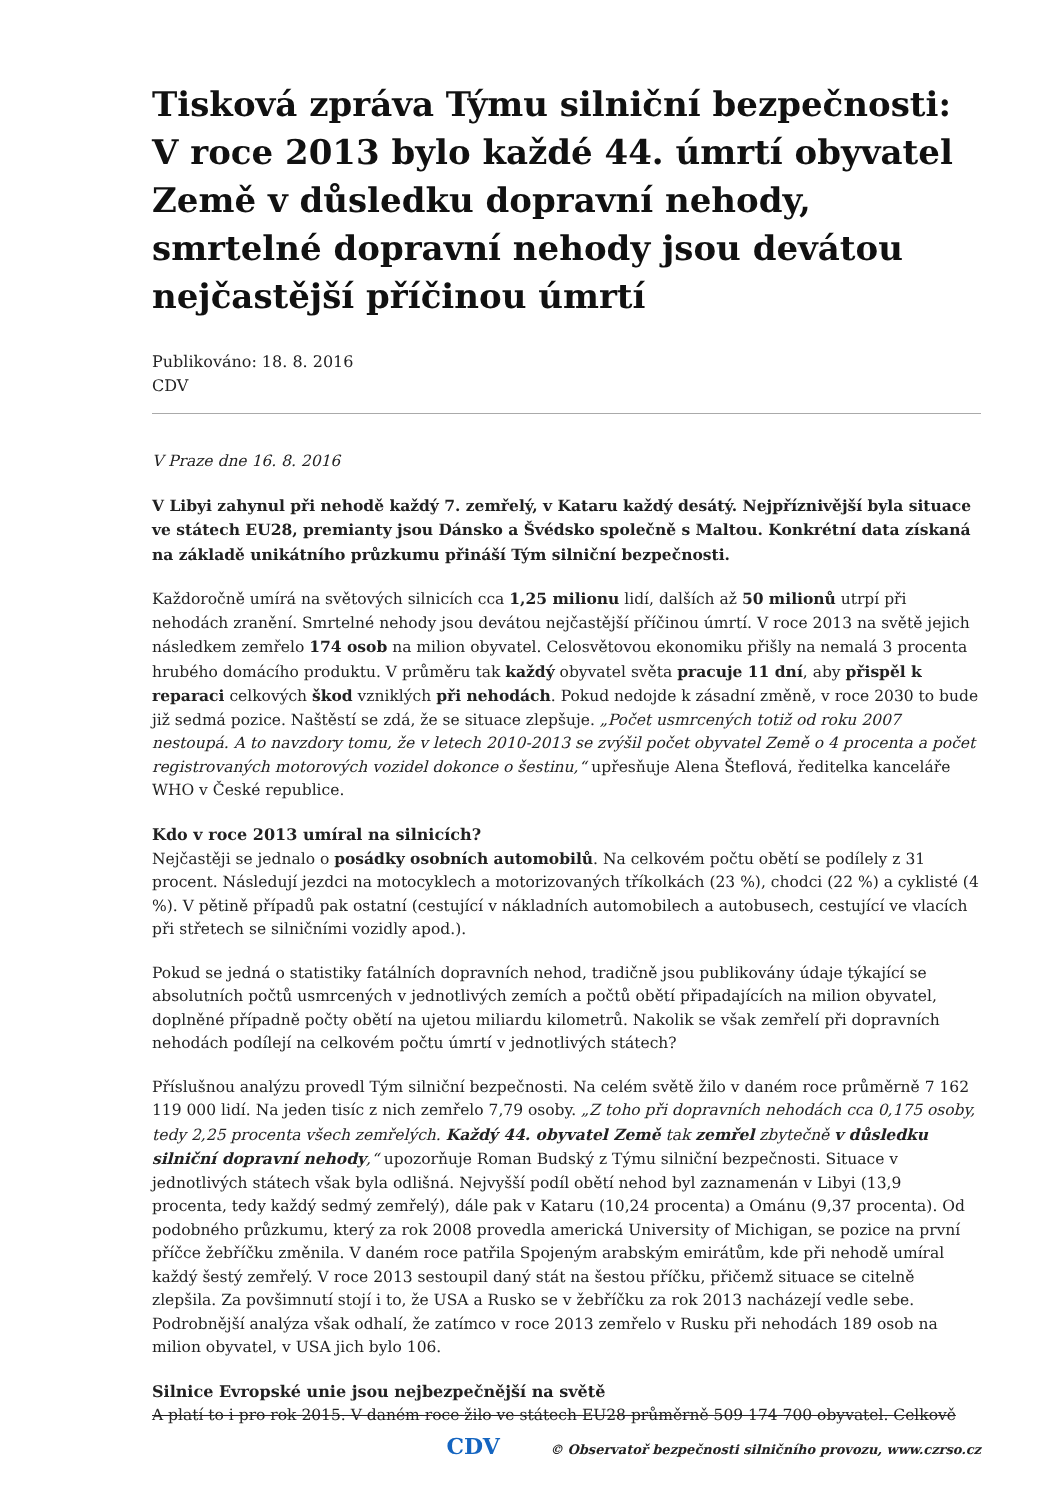Tisková zpráva Týmu silniční bezpečnosti: V roce 2013 bylo každé 44. úmrtí obyvatel Země v důsledku dopravní nehody, smrtelné dopravní nehody jsou devátou nejčastější příčinou úmrtí
Publikováno: 18. 8. 2016
CDV
V Praze dne 16. 8. 2016
V Libyi zahynul při nehodě každý 7. zemřelý, v Kataru každý desátý. Nejpříznivější byla situace ve státech EU28, premianty jsou Dánsko a Švédsko společně s Maltou. Konkrétní data získaná na základě unikátního průzkumu přináší Tým silniční bezpečnosti.
Každoročně umírá na světových silnicích cca 1,25 milionu lidí, dalších až 50 milionů utrpí při nehodách zranění. Smrtelné nehody jsou devátou nejčastější příčinou úmrtí. V roce 2013 na světě jejich následkem zemřelo 174 osob na milion obyvatel. Celosvětovou ekonomiku přišly na nemalá 3 procenta hrubého domácího produktu. V průměru tak každý obyvatel světa pracuje 11 dní, aby přispěl k reparaci celkových škod vzniklých při nehodách. Pokud nedojde k zásadní změně, v roce 2030 to bude již sedmá pozice. Naštěstí se zdá, že se situace zlepšuje. „Počet usmrcených totiž od roku 2007 nestoupá. A to navzdory tomu, že v letech 2010-2013 se zvýšil počet obyvatel Země o 4 procenta a počet registrovaných motorových vozidel dokonce o šestinu,“ upřesňuje Alena Šteflová, ředitelka kanceláře WHO v České republice.
Kdo v roce 2013 umíral na silnicích?
Nejčastěji se jednalo o posádky osobních automobilů. Na celkovém počtu obětí se podílely z 31 procent. Následují jezdci na motocyklech a motorizovaných tříkolkách (23 %), chodci (22 %) a cyklisté (4 %). V pětině případů pak ostatní (cestující v nákladních automobilech a autobusech, cestující ve vlacích při střetech se silničními vozidly apod.).
Pokud se jedná o statistiky fatálních dopravních nehod, tradičně jsou publikovány údaje týkající se absolutních počtů usmrcených v jednotlivých zemích a počtů obětí připadajících na milion obyvatel, doplněné případně počty obětí na ujetou miliardu kilometrů. Nakolik se však zemřelí při dopravních nehodách podílejí na celkovém počtu úmrtí v jednotlivých státech?
Příslušnou analýzu provedl Tým silniční bezpečnosti. Na celém světě žilo v daném roce průměrně 7 162 119 000 lidí. Na jeden tisíc z nich zemřelo 7,79 osoby. „Z toho při dopravních nehodách cca 0,175 osoby, tedy 2,25 procenta všech zemřelých. Každý 44. obyvatel Země tak zemřel zbytečně v důsledku silniční dopravní nehody,“ upozorňuje Roman Budský z Týmu silniční bezpečnosti. Situace v jednotlivých státech však byla odlišná. Nejvyšší podíl obětí nehod byl zaznamenán v Libyi (13,9 procenta, tedy každý sedmý zemřelý), dále pak v Kataru (10,24 procenta) a Ománu (9,37 procenta). Od podobného průzkumu, který za rok 2008 provedla americká University of Michigan, se pozice na první příčce žebříčku změnila. V daném roce patřila Spojeným arabským emirátům, kde při nehodě umíral každý šestý zemřelý. V roce 2013 sestoupil daný stát na šestou příčku, přičemž situace se citelně zlepšila. Za povšimnutí stojí i to, že USA a Rusko se v žebříčku za rok 2013 nacházejí vedle sebe. Podrobnější analýza však odhalí, že zatímco v roce 2013 zemřelo v Rusku při nehodách 189 osob na milion obyvatel, v USA jich bylo 106.
Silnice Evropské unie jsou nejbezpečnější na světě
A platí to i pro rok 2015. V daném roce žilo ve státech EU28 průměrně 509 174 700 obyvatel. Celkově
CDV © Observatoř bezpečnosti silničního provozu, www.czrso.cz